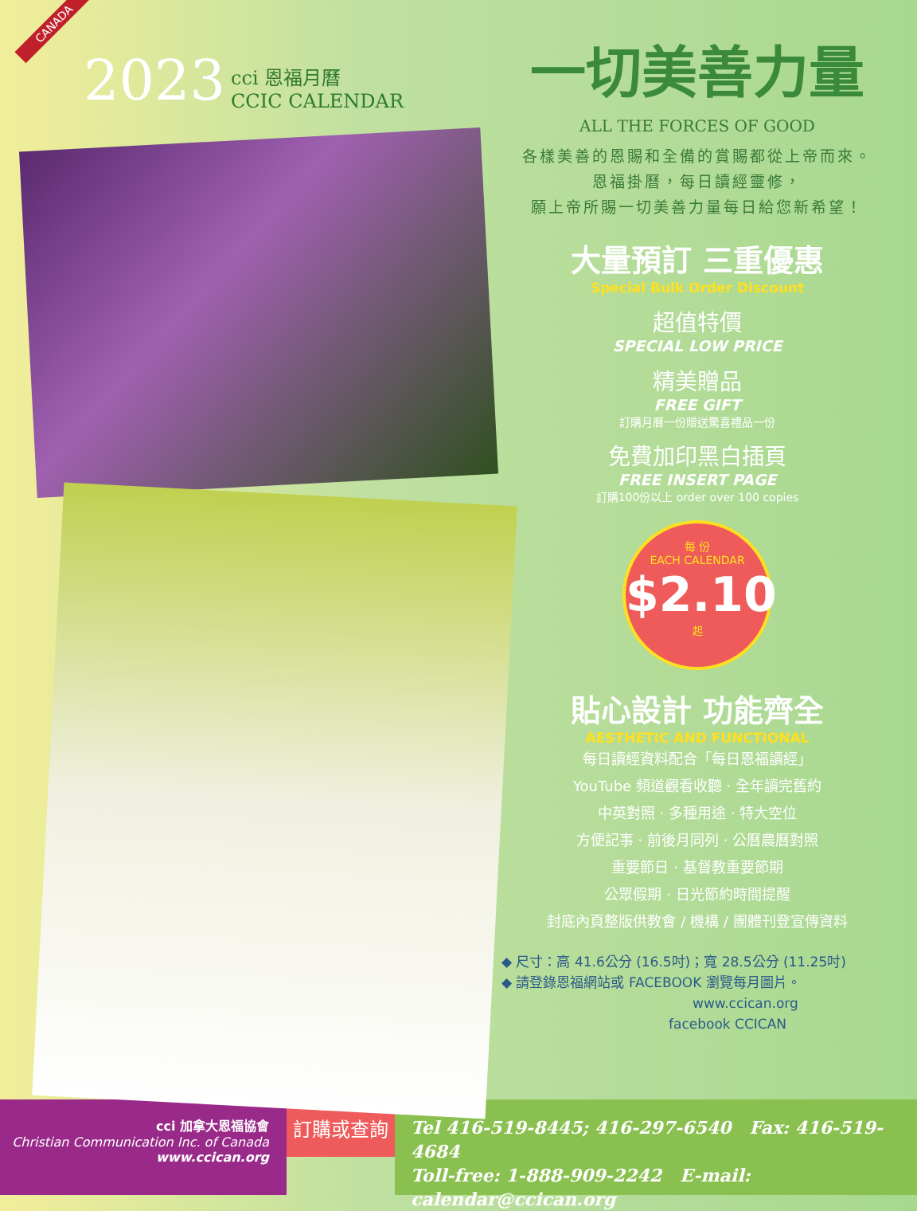CANADA
2023
cci 恩福月曆
CCIC CALENDAR
一切美善力量
ALL THE FORCES OF GOOD
各樣美善的恩賜和全備的賞賜都從上帝而來。
恩福掛曆，每日讀經靈修，
願上帝所賜一切美善力量每日給您新希望！
大量預訂 三重優惠
Special Bulk Order Discount
超值特價
SPECIAL LOW PRICE
精美贈品
FREE GIFT
訂購月曆一份贈送驚喜禮品一份
免費加印黑白插頁
FREE INSERT PAGE
訂購100份以上 order over 100 copies
每 份
EACH CALENDAR
$2.10
起
貼心設計 功能齊全
AESTHETIC AND FUNCTIONAL
每日讀經資料配合「每日恩福讀經」
YouTube 頻道觀看收聽 · 全年讀完舊約
中英對照 · 多種用途 · 特大空位
方便記事 · 前後月同列 · 公曆農曆對照
重要節日 · 基督教重要節期
公眾假期 · 日光節約時間提醒
封底內頁整版供教會 / 機構 / 團體刊登宣傳資料
◆ 尺寸：高 41.6公分 (16.5吋)；寬 28.5公分 (11.25吋)
◆ 請登錄恩福網站或 FACEBOOK 瀏覽每月圖片。
www.ccican.org
facebook CCICAN
cci 加拿大恩福協會
Christian Communication Inc. of Canada
www.ccican.org
訂購或查詢
Tel 416-519-8445; 416-297-6540 Fax: 416-519-4684
Toll-free: 1-888-909-2242 E-mail: calendar@ccican.org